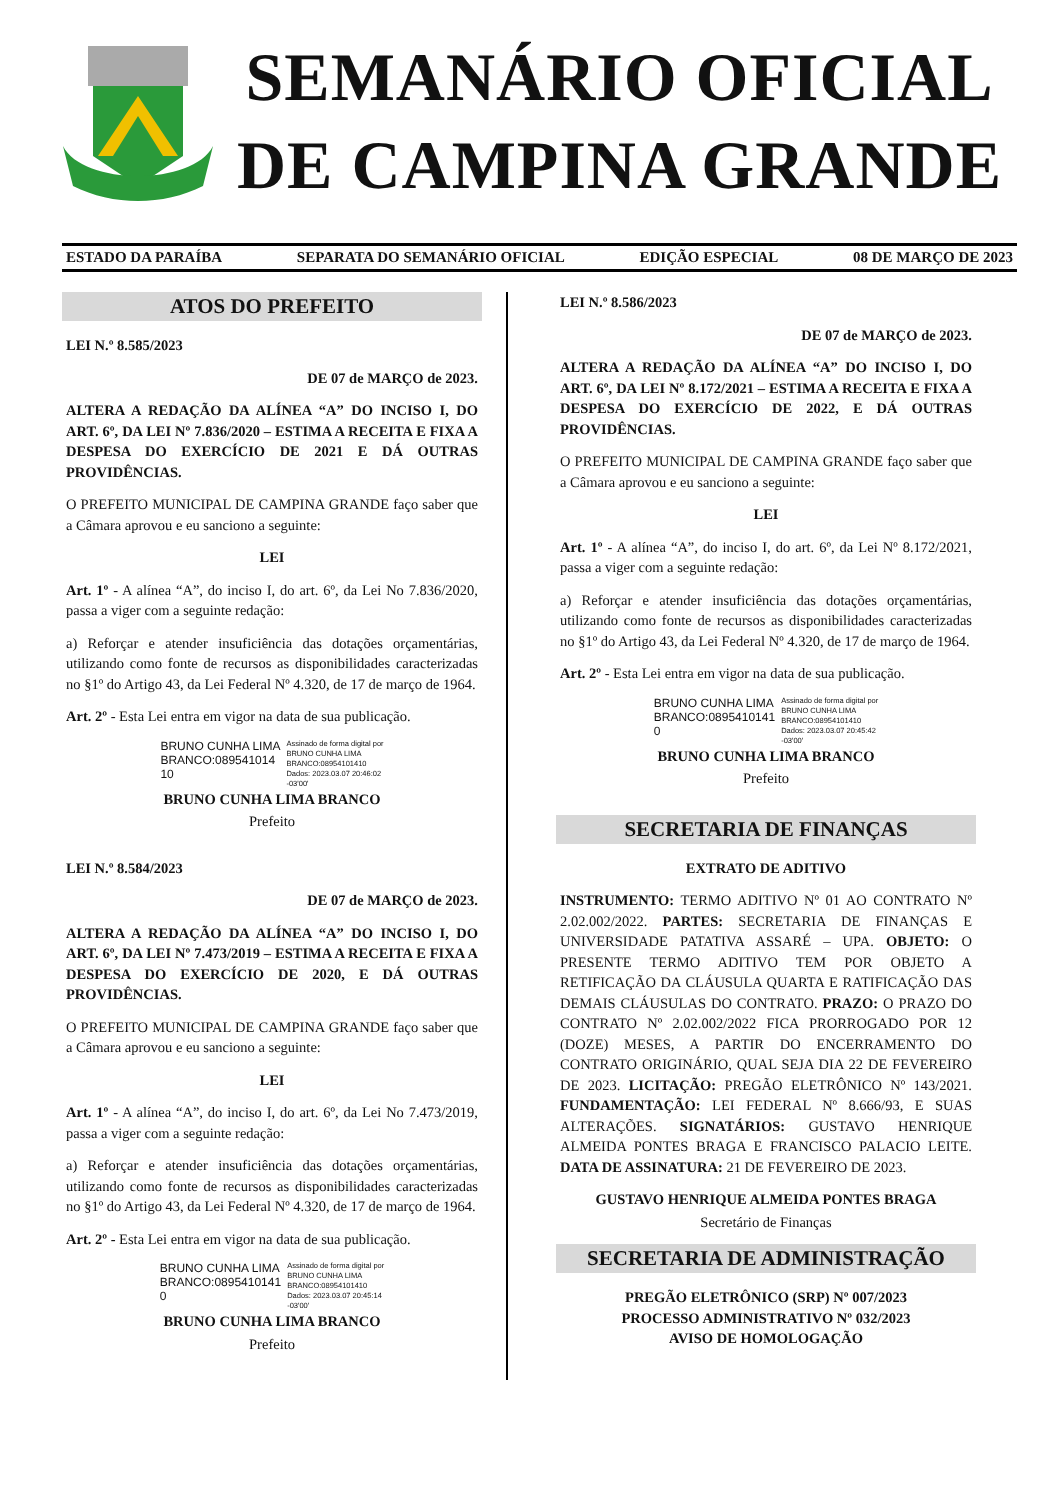SEMANÁRIO OFICIAL
DE CAMPINA GRANDE
ESTADO DA PARAÍBA SEPARATA DO SEMANÁRIO OFICIAL EDIÇÃO ESPECIAL 08 DE MARÇO DE 2023
ATOS DO PREFEITO
LEI N.º 8.585/2023
DE 07 de MARÇO de 2023.
ALTERA A REDAÇÃO DA ALÍNEA “A” DO INCISO I, DO ART. 6º, DA LEI Nº 7.836/2020 – ESTIMA A RECEITA E FIXA A DESPESA DO EXERCÍCIO DE 2021 E DÁ OUTRAS PROVIDÊNCIAS.
O PREFEITO MUNICIPAL DE CAMPINA GRANDE faço saber que a Câmara aprovou e eu sanciono a seguinte:
LEI
Art. 1º - A alínea “A”, do inciso I, do art. 6º, da Lei No 7.836/2020, passa a viger com a seguinte redação:
a) Reforçar e atender insuficiência das dotações orçamentárias, utilizando como fonte de recursos as disponibilidades caracterizadas no §1º do Artigo 43, da Lei Federal Nº 4.320, de 17 de março de 1964.
Art. 2º - Esta Lei entra em vigor na data de sua publicação.
BRUNO CUNHA LIMA
BRANCO:089541014
10
Assinado de forma digital por
BRUNO CUNHA LIMA
BRANCO:08954101410
Dados: 2023.03.07 20:46:02
-03'00'
BRUNO CUNHA LIMA BRANCO
Prefeito
LEI N.º 8.584/2023
DE 07 de MARÇO de 2023.
ALTERA A REDAÇÃO DA ALÍNEA “A” DO INCISO I, DO ART. 6º, DA LEI Nº 7.473/2019 – ESTIMA A RECEITA E FIXA A DESPESA DO EXERCÍCIO DE 2020, E DÁ OUTRAS PROVIDÊNCIAS.
O PREFEITO MUNICIPAL DE CAMPINA GRANDE faço saber que a Câmara aprovou e eu sanciono a seguinte:
LEI
Art. 1º - A alínea “A”, do inciso I, do art. 6º, da Lei No 7.473/2019, passa a viger com a seguinte redação:
a) Reforçar e atender insuficiência das dotações orçamentárias, utilizando como fonte de recursos as disponibilidades caracterizadas no §1º do Artigo 43, da Lei Federal Nº 4.320, de 17 de março de 1964.
Art. 2º - Esta Lei entra em vigor na data de sua publicação.
BRUNO CUNHA LIMA
BRANCO:0895410141
0
Assinado de forma digital por
BRUNO CUNHA LIMA
BRANCO:08954101410
Dados: 2023.03.07 20:45:14
-03'00'
BRUNO CUNHA LIMA BRANCO
Prefeito
LEI N.º 8.586/2023
DE 07 de MARÇO de 2023.
ALTERA A REDAÇÃO DA ALÍNEA “A” DO INCISO I, DO ART. 6º, DA LEI Nº 8.172/2021 – ESTIMA A RECEITA E FIXA A DESPESA DO EXERCÍCIO DE 2022, E DÁ OUTRAS PROVIDÊNCIAS.
O PREFEITO MUNICIPAL DE CAMPINA GRANDE faço saber que a Câmara aprovou e eu sanciono a seguinte:
LEI
Art. 1º - A alínea “A”, do inciso I, do art. 6º, da Lei Nº 8.172/2021, passa a viger com a seguinte redação:
a) Reforçar e atender insuficiência das dotações orçamentárias, utilizando como fonte de recursos as disponibilidades caracterizadas no §1º do Artigo 43, da Lei Federal Nº 4.320, de 17 de março de 1964.
Art. 2º - Esta Lei entra em vigor na data de sua publicação.
BRUNO CUNHA LIMA
BRANCO:0895410141
0
Assinado de forma digital por
BRUNO CUNHA LIMA
BRANCO:08954101410
Dados: 2023.03.07 20:45:42
-03'00'
BRUNO CUNHA LIMA BRANCO
Prefeito
SECRETARIA DE FINANÇAS
EXTRATO DE ADITIVO
INSTRUMENTO: TERMO ADITIVO Nº 01 AO CONTRATO Nº 2.02.002/2022. PARTES: SECRETARIA DE FINANÇAS E UNIVERSIDADE PATATIVA ASSARÉ – UPA. OBJETO: O PRESENTE TERMO ADITIVO TEM POR OBJETO A RETIFICAÇÃO DA CLÁUSULA QUARTA E RATIFICAÇÃO DAS DEMAIS CLÁUSULAS DO CONTRATO. PRAZO: O PRAZO DO CONTRATO Nº 2.02.002/2022 FICA PRORROGADO POR 12 (DOZE) MESES, A PARTIR DO ENCERRAMENTO DO CONTRATO ORIGINÁRIO, QUAL SEJA DIA 22 DE FEVEREIRO DE 2023. LICITAÇÃO: PREGÃO ELETRÔNICO Nº 143/2021. FUNDAMENTAÇÃO: LEI FEDERAL Nº 8.666/93, E SUAS ALTERAÇÕES. SIGNATÁRIOS: GUSTAVO HENRIQUE ALMEIDA PONTES BRAGA E FRANCISCO PALACIO LEITE. DATA DE ASSINATURA: 21 DE FEVEREIRO DE 2023.
GUSTAVO HENRIQUE ALMEIDA PONTES BRAGA
Secretário de Finanças
SECRETARIA DE ADMINISTRAÇÃO
PREGÃO ELETRÔNICO (SRP) Nº 007/2023
PROCESSO ADMINISTRATIVO Nº 032/2023
AVISO DE HOMOLOGAÇÃO